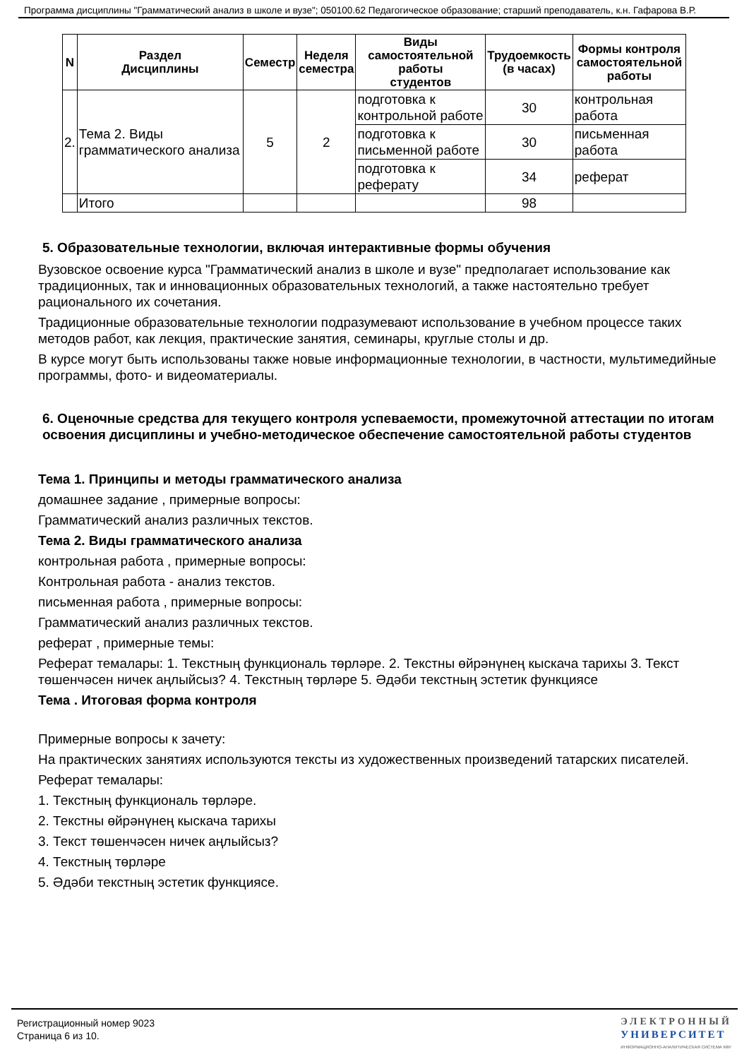Программа дисциплины "Грамматический анализ в школе и вузе"; 050100.62 Педагогическое образование; старший преподаватель, к.н. Гафарова В.Р.
| N | Раздел Дисциплины | Семестр | Неделя семестра | Виды самостоятельной работы студентов | Трудоемкость (в часах) | Формы контроля самостоятельной работы |
| --- | --- | --- | --- | --- | --- | --- |
| 2. | Тема 2. Виды грамматического анализа | 5 | 2 | подготовка к контрольной работе | 30 | контрольная работа |
| | | | | подготовка к письменной работе | 30 | письменная работа |
| | | | | подготовка к реферату | 34 | реферат |
| | Итого | | | | 98 | |
5. Образовательные технологии, включая интерактивные формы обучения
Вузовское освоение курса "Грамматический анализ в школе и вузе" предполагает использование как традиционных, так и инновационных образовательных технологий, а также настоятельно требует рационального их сочетания.
Традиционные образовательные технологии подразумевают использование в учебном процессе таких методов работ, как лекция, практические занятия, семинары, круглые столы и др.
В курсе могут быть использованы также новые информационные технологии, в частности, мультимедийные программы, фото- и видеоматериалы.
6. Оценочные средства для текущего контроля успеваемости, промежуточной аттестации по итогам освоения дисциплины и учебно-методическое обеспечение самостоятельной работы студентов
Тема 1. Принципы и методы грамматического анализа
домашнее задание , примерные вопросы:
Грамматический анализ различных текстов.
Тема 2. Виды грамматического анализа
контрольная работа , примерные вопросы:
Контрольная работа - анализ текстов.
письменная работа , примерные вопросы:
Грамматический анализ различных текстов.
реферат , примерные темы:
Реферат темалары: 1. Текстның функциональ төрләре. 2. Текстны өйрәнүнең кыскача тарихы 3. Текст төшенчәсен ничек аңлыйсыз? 4. Текстның төрләре 5. Әдәби текстның эстетик функциясе
Тема . Итоговая форма контроля
Примерные вопросы к зачету:
На практических занятиях используются тексты из художественных произведений татарских писателей.
Реферат темалары:
1. Текстның функциональ төрләре.
2. Текстны өйрәнүнең кыскача тарихы
3. Текст төшенчәсен ничек аңлыйсыз?
4. Текстның төрләре
5. Әдәби текстның эстетик функциясе.
Регистрационный номер 9023
Страница 6 из 10.
ЭЛЕКТРОННЫЙ
УНИВЕРСИТЕТ
ИНФОРМАЦИОННО-АНАЛИТИЧЕСКАЯ СИСТЕМА КФУ